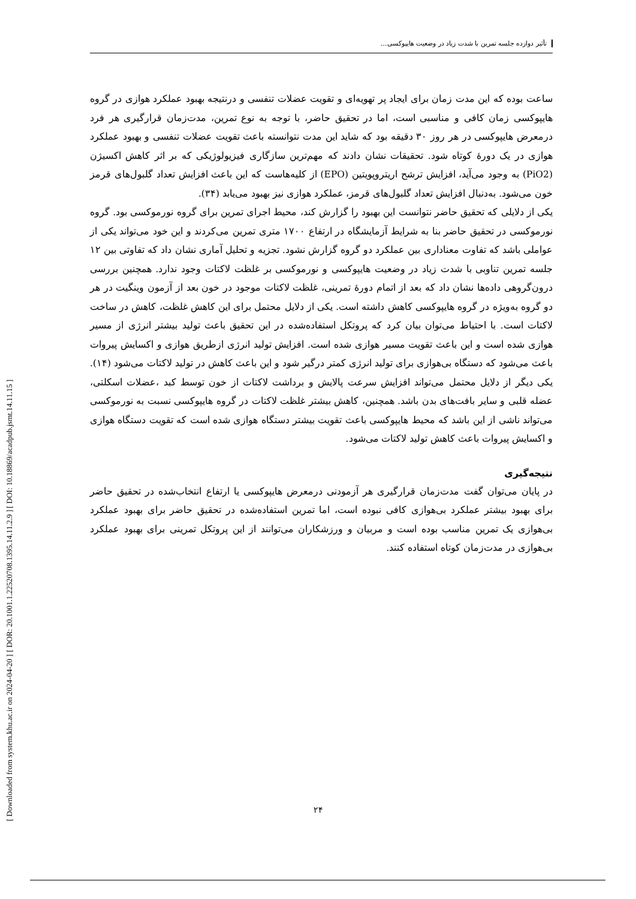تأثیر دوازده جلسه تمرین با شدت زیاد در وضعیت هایپوکسی...
[ Downloaded from system.khu.ac.ir on 2024-04-20 ] [ DOR: 20.1001.1.22520708.1395.14.11.2.9 ] [ DOI: 10.18869/acadpub.jsmt.14.11.15 ]
ساعت بوده که این مدت زمان برای ایجاد پر تهویه‌ای و تقویت عضلات تنفسی و درنتیجه بهبود عملکرد هوازی در گروه هایپوکسی زمان کافی و مناسبی است، اما در تحقیق حاضر، با توجه به نوع تمرین، مدت‌زمان قرارگیری هر فرد درمعرض هایپوکسی در هر روز ۳۰ دقیقه بود که شاید این مدت نتوانسته باعث تقویت عضلات تنفسی و بهبود عملکرد هوازی در یک دورهٔ کوتاه شود. تحقیقات نشان دادند که مهم‌ترین سازگاری فیزیولوژیکی که بر اثر کاهش اکسیژن (PiO2) به وجود می‌آید، افزایش ترشح اریتروپویتین (EPO) از کلیه‌هاست که این باعث افزایش تعداد گلبول‌های قرمز خون می‌شود. به‌دنبال افزایش تعداد گلبول‌های قرمز، عملکرد هوازی نیز بهبود می‌یابد (۳۴).
یکی از دلایلی که تحقیق حاضر نتوانست این بهبود را گزارش کند، محیط اجرای تمرین برای گروه نورموکسی بود. گروه نورموکسی در تحقیق حاضر بنا به شرایط آزمایشگاه در ارتفاع ۱۷۰۰ متری تمرین می‌کردند و این خود می‌تواند یکی از عواملی باشد که تفاوت معناداری بین عملکرد دو گروه گزارش نشود. تجزیه و تحلیل آماری نشان داد که تفاوتی بین ۱۲ جلسه تمرین تناوبی با شدت زیاد در وضعیت هایپوکسی و نورموکسی بر غلظت لاکتات وجود ندارد. همچنین بررسی درون‌گروهی داده‌ها نشان داد که بعد از اتمام دورهٔ تمرینی، غلظت لاکتات موجود در خون بعد از آزمون وینگیت در هر دو گروه به‌ویژه در گروه هایپوکسی کاهش داشته است. یکی از دلایل محتمل برای این کاهش غلظت، کاهش در ساخت لاکتات است. با احتیاط می‌توان بیان کرد که پروتکل استفاده‌شده در این تحقیق باعث تولید بیشتر انرژی از مسیر هوازی شده است و این باعث تقویت مسیر هوازی شده است. افزایش تولید انرژی ازطریق هوازی و اکسایش پیروات باعث می‌شود که دستگاه بی‌هوازی برای تولید انرژی کمتر درگیر شود و این باعث کاهش در تولید لاکتات می‌شود (۱۴). یکی دیگر از دلایل محتمل می‌تواند افزایش سرعت پالایش و برداشت لاکتات از خون توسط کبد ،عضلات اسکلتی، عضله قلبی و سایر بافت‌های بدن باشد. همچنین، کاهش بیشتر غلظت لاکتات در گروه هایپوکسی نسبت به نورموکسی می‌تواند ناشی از این باشد که محیط هایپوکسی باعث تقویت بیشتر دستگاه هوازی شده است که تقویت دستگاه هوازی و اکسایش پیروات باعث کاهش تولید لاکتات می‌شود.
نتیجه‌گیری
در پایان می‌توان گفت مدت‌زمان قرارگیری هر آزمودنی درمعرض هایپوکسی یا ارتفاع انتخاب‌شده در تحقیق حاضر برای بهبود بیشتر عملکرد بی‌هوازی کافی نبوده است، اما تمرین استفاده‌شده در تحقیق حاضر برای بهبود عملکرد بی‌هوازی یک تمرین مناسب بوده است و مربیان و ورزشکاران می‌توانند از این پروتکل تمرینی برای بهبود عملکرد بی‌هوازی در مدت‌زمان کوتاه استفاده کنند.
۲۴